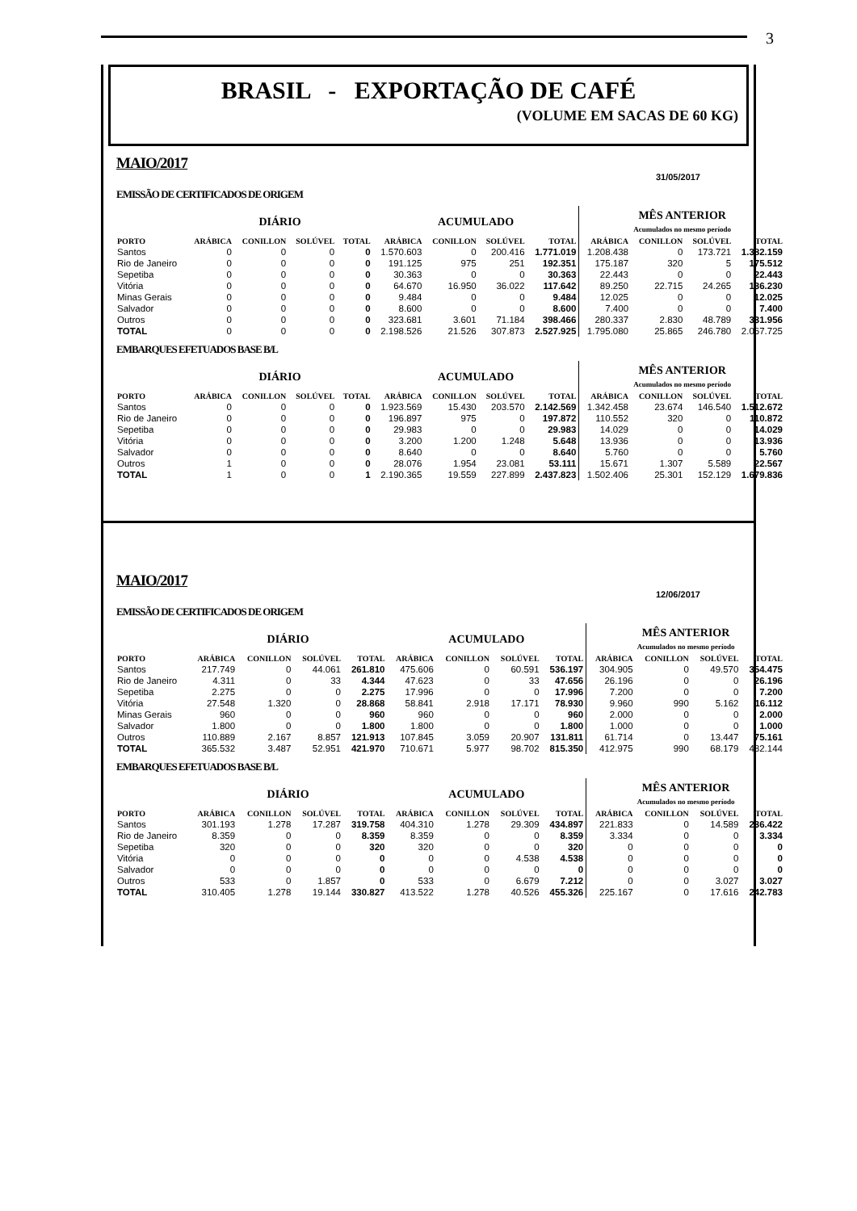3
BRASIL - EXPORTAÇÃO DE CAFÉ
(VOLUME EM SACAS DE 60 KG)
MAIO/2017
31/05/2017
EMISSÃO DE CERTIFICADOS DE ORIGEM
| | DIÁRIO | | | | ACUMULADO | | | | MÊS ANTERIOR Acumulados no mesmo período | | | |
| --- | --- | --- | --- | --- | --- | --- | --- | --- | --- | --- | --- | --- |
| PORTO | ARÁBICA | CONILLON | SOLÚVEL | TOTAL | ARÁBICA | CONILLON | SOLÚVEL | TOTAL | ARÁBICA | CONILLON | SOLÚVEL | TOTAL |
| Santos | 0 | 0 | 0 | 0 | 1.570.603 | 0 | 200.416 | 1.771.019 | 1.208.438 | 0 | 173.721 | 1.382.159 |
| Rio de Janeiro | 0 | 0 | 0 | 0 | 191.125 | 975 | 251 | 192.351 | 175.187 | 320 | 5 | 175.512 |
| Sepetiba | 0 | 0 | 0 | 0 | 30.363 | 0 | 0 | 30.363 | 22.443 | 0 | 0 | 22.443 |
| Vitória | 0 | 0 | 0 | 0 | 64.670 | 16.950 | 36.022 | 117.642 | 89.250 | 22.715 | 24.265 | 136.230 |
| Minas Gerais | 0 | 0 | 0 | 0 | 9.484 | 0 | 0 | 9.484 | 12.025 | 0 | 0 | 12.025 |
| Salvador | 0 | 0 | 0 | 0 | 8.600 | 0 | 0 | 8.600 | 7.400 | 0 | 0 | 7.400 |
| Outros | 0 | 0 | 0 | 0 | 323.681 | 3.601 | 71.184 | 398.466 | 280.337 | 2.830 | 48.789 | 331.956 |
| TOTAL | 0 | 0 | 0 | 0 | 2.198.526 | 21.526 | 307.873 | 2.527.925 | 1.795.080 | 25.865 | 246.780 | 2.067.725 |
EMBARQUES EFETUADOS BASE B/L
| | DIÁRIO | | | | ACUMULADO | | | | MÊS ANTERIOR Acumulados no mesmo período | | | |
| --- | --- | --- | --- | --- | --- | --- | --- | --- | --- | --- | --- | --- |
| PORTO | ARÁBICA | CONILLON | SOLÚVEL | TOTAL | ARÁBICA | CONILLON | SOLÚVEL | TOTAL | ARÁBICA | CONILLON | SOLÚVEL | TOTAL |
| Santos | 0 | 0 | 0 | 0 | 1.923.569 | 15.430 | 203.570 | 2.142.569 | 1.342.458 | 23.674 | 146.540 | 1.512.672 |
| Rio de Janeiro | 0 | 0 | 0 | 0 | 196.897 | 975 | 0 | 197.872 | 110.552 | 320 | 0 | 110.872 |
| Sepetiba | 0 | 0 | 0 | 0 | 29.983 | 0 | 0 | 29.983 | 14.029 | 0 | 0 | 14.029 |
| Vitória | 0 | 0 | 0 | 0 | 3.200 | 1.200 | 1.248 | 5.648 | 13.936 | 0 | 0 | 13.936 |
| Salvador | 0 | 0 | 0 | 0 | 8.640 | 0 | 0 | 8.640 | 5.760 | 0 | 0 | 5.760 |
| Outros | 1 | 0 | 0 | 0 | 28.076 | 1.954 | 23.081 | 53.111 | 15.671 | 1.307 | 5.589 | 22.567 |
| TOTAL | 1 | 0 | 0 | 1 | 2.190.365 | 19.559 | 227.899 | 2.437.823 | 1.502.406 | 25.301 | 152.129 | 1.679.836 |
MAIO/2017
12/06/2017
EMISSÃO DE CERTIFICADOS DE ORIGEM
| | DIÁRIO | | | | ACUMULADO | | | | MÊS ANTERIOR Acumulados no mesmo período | | | |
| --- | --- | --- | --- | --- | --- | --- | --- | --- | --- | --- | --- | --- |
| PORTO | ARÁBICA | CONILLON | SOLÚVEL | TOTAL | ARÁBICA | CONILLON | SOLÚVEL | TOTAL | ARÁBICA | CONILLON | SOLÚVEL | TOTAL |
| Santos | 217.749 | 0 | 44.061 | 261.810 | 475.606 | 0 | 60.591 | 536.197 | 304.905 | 0 | 49.570 | 354.475 |
| Rio de Janeiro | 4.311 | 0 | 33 | 4.344 | 47.623 | 0 | 33 | 47.656 | 26.196 | 0 | 0 | 26.196 |
| Sepetiba | 2.275 | 0 | 0 | 2.275 | 17.996 | 0 | 0 | 17.996 | 7.200 | 0 | 0 | 7.200 |
| Vitória | 27.548 | 1.320 | 0 | 28.868 | 58.841 | 2.918 | 17.171 | 78.930 | 9.960 | 990 | 5.162 | 16.112 |
| Minas Gerais | 960 | 0 | 0 | 960 | 960 | 0 | 0 | 960 | 2.000 | 0 | 0 | 2.000 |
| Salvador | 1.800 | 0 | 0 | 1.800 | 1.800 | 0 | 0 | 1.800 | 1.000 | 0 | 0 | 1.000 |
| Outros | 110.889 | 2.167 | 8.857 | 121.913 | 107.845 | 3.059 | 20.907 | 131.811 | 61.714 | 0 | 13.447 | 75.161 |
| TOTAL | 365.532 | 3.487 | 52.951 | 421.970 | 710.671 | 5.977 | 98.702 | 815.350 | 412.975 | 990 | 68.179 | 482.144 |
EMBARQUES EFETUADOS BASE B/L
| | DIÁRIO | | | | ACUMULADO | | | | MÊS ANTERIOR Acumulados no mesmo período | | | |
| --- | --- | --- | --- | --- | --- | --- | --- | --- | --- | --- | --- | --- |
| PORTO | ARÁBICA | CONILLON | SOLÚVEL | TOTAL | ARÁBICA | CONILLON | SOLÚVEL | TOTAL | ARÁBICA | CONILLON | SOLÚVEL | TOTAL |
| Santos | 301.193 | 1.278 | 17.287 | 319.758 | 404.310 | 1.278 | 29.309 | 434.897 | 221.833 | 0 | 14.589 | 236.422 |
| Rio de Janeiro | 8.359 | 0 | 0 | 8.359 | 8.359 | 0 | 0 | 8.359 | 3.334 | 0 | 0 | 3.334 |
| Sepetiba | 320 | 0 | 0 | 320 | 320 | 0 | 0 | 320 | 0 | 0 | 0 | 0 |
| Vitória | 0 | 0 | 0 | 0 | 0 | 0 | 4.538 | 4.538 | 0 | 0 | 0 | 0 |
| Salvador | 0 | 0 | 0 | 0 | 0 | 0 | 0 | 0 | 0 | 0 | 0 | 0 |
| Outros | 533 | 0 | 1.857 | 0 | 533 | 0 | 6.679 | 7.212 | 0 | 0 | 3.027 | 3.027 |
| TOTAL | 310.405 | 1.278 | 19.144 | 330.827 | 413.522 | 1.278 | 40.526 | 455.326 | 225.167 | 0 | 17.616 | 242.783 |